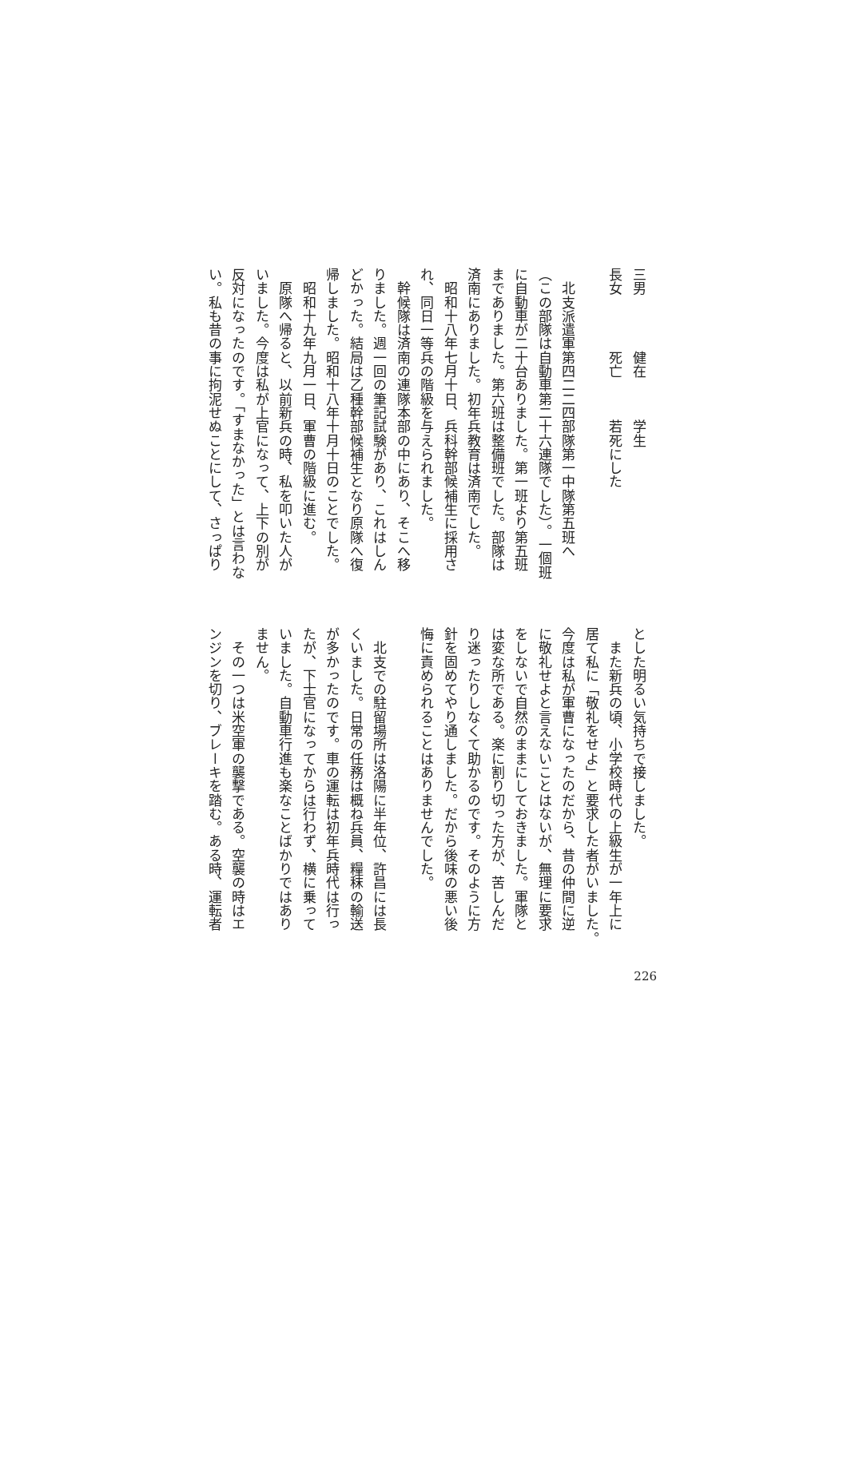三男　　　　健在　　　学生
長女　　　　死亡　　　若死にした
　
　北支派遣軍第四二二四部隊第一中隊第五班へ
（この部隊は自動車第二十六連隊でした）。一個班
に自動車が二十台ありました。第一班より第五班
までありました。第六班は整備班でした。部隊は
済南にありました。初年兵教育は済南でした。
　昭和十八年七月十日、兵科幹部候補生に採用さ
れ、同日一等兵の階級を与えられました。
　幹候隊は済南の連隊本部の中にあり、そこへ移
りました。週一回の筆記試験があり、これはしん
どかった。結局は乙種幹部候補生となり原隊へ復
帰しました。昭和十八年十月十日のことでした。
　昭和十九年九月一日、軍曹の階級に進む。
　原隊へ帰ると、以前新兵の時、私を叩いた人が
いました。今度は私が上官になって、上下の別が
反対になったのです。「すまなかった」とは言わな
い。私も昔の事に拘泥せぬことにして、さっぱり
とした明るい気持ちで接しました。
　また新兵の頃、小学校時代の上級生が一年上に
居て私に「敬礼をせよ」と要求した者がいました。
今度は私が軍曹になったのだから、昔の仲間に逆
に敬礼せよと言えないことはないが、無理に要求
をしないで自然のままにしておきました。軍隊と
は変な所である。楽に割り切った方が、苦しんだ
り迷ったりしなくて助かるのです。そのように方
針を固めてやり通しました。だから後味の悪い後
悔に責められることはありませんでした。
　
　北支での駐留場所は洛陽に半年位、許昌には長
くいました。日常の任務は概ね兵員、糧秣の輸送
が多かったのです。車の運転は初年兵時代は行っ
たが、下士官になってからは行わず、横に乗って
いました。自動車行進も楽なことばかりではあり
ません。
　その一つは米空軍の襲撃である。空襲の時はエ
ンジンを切り、ブレーキを踏む。ある時、運転者
226